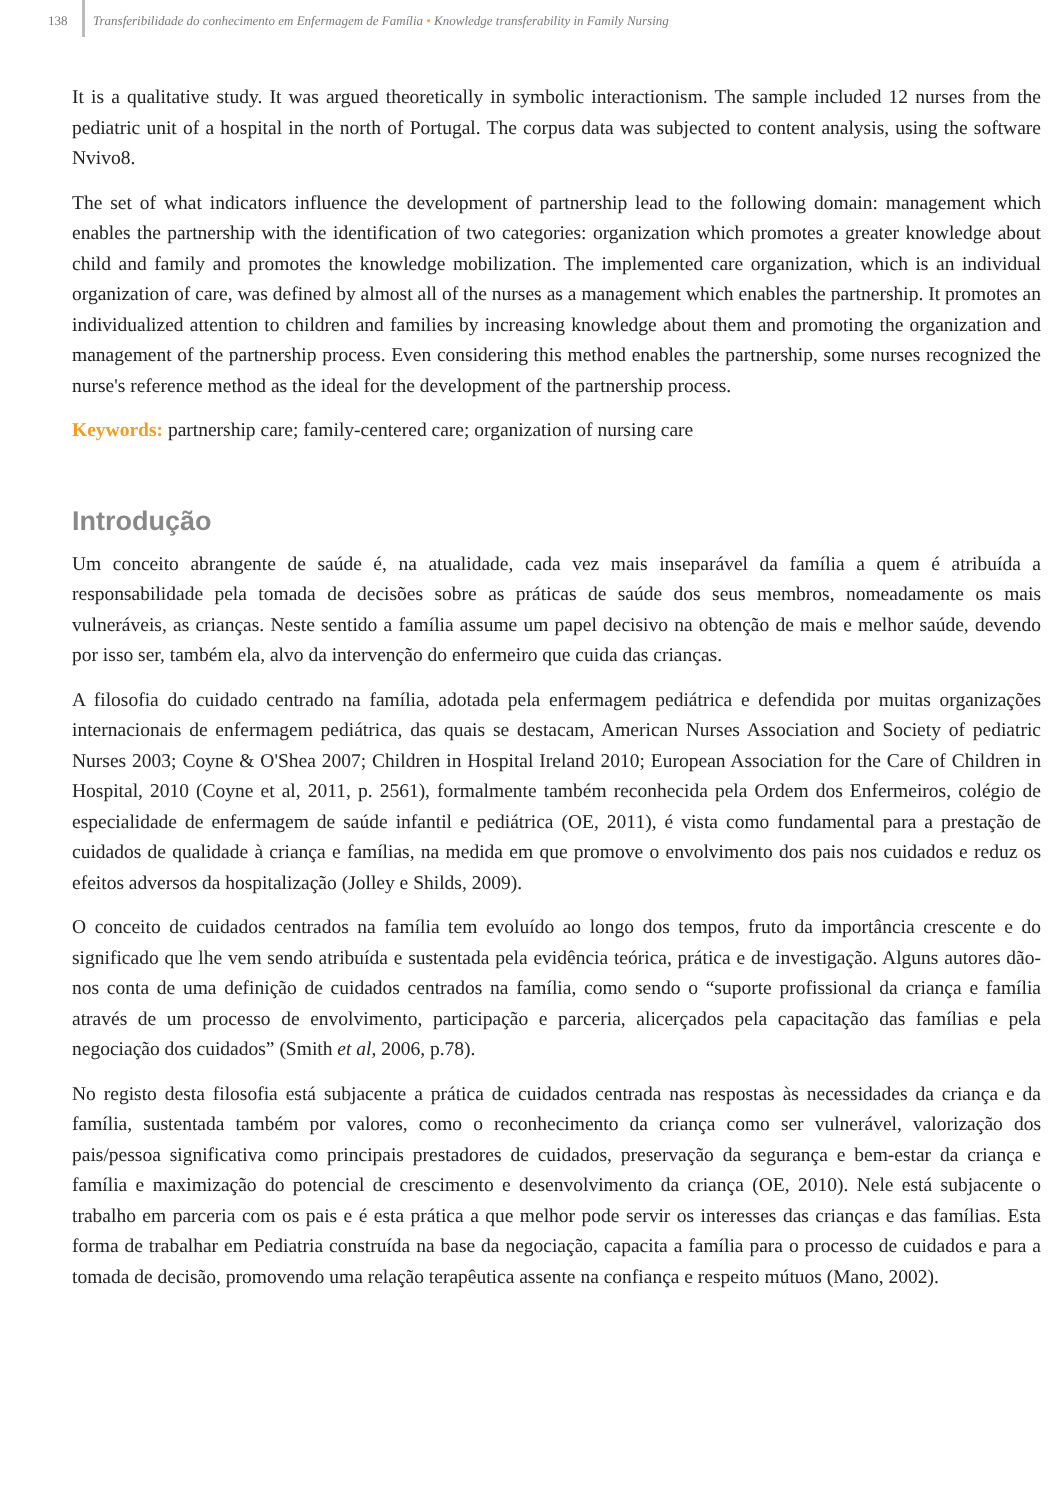138 Transferibilidade do conhecimento em Enfermagem de Família • Knowledge transferability in Family Nursing
It is a qualitative study. It was argued theoretically in symbolic interactionism. The sample included 12 nurses from the pediatric unit of a hospital in the north of Portugal. The corpus data was subjected to content analysis, using the software Nvivo8.
The set of what indicators influence the development of partnership lead to the following domain: management which enables the partnership with the identification of two categories: organization which promotes a greater knowledge about child and family and promotes the knowledge mobilization. The implemented care organization, which is an individual organization of care, was defined by almost all of the nurses as a management which enables the partnership. It promotes an individualized attention to children and families by increasing knowledge about them and promoting the organization and management of the partnership process. Even considering this method enables the partnership, some nurses recognized the nurse's reference method as the ideal for the development of the partnership process.
Keywords: partnership care; family-centered care; organization of nursing care
Introdução
Um conceito abrangente de saúde é, na atualidade, cada vez mais inseparável da família a quem é atribuída a responsabilidade pela tomada de decisões sobre as práticas de saúde dos seus membros, nomeadamente os mais vulneráveis, as crianças. Neste sentido a família assume um papel decisivo na obtenção de mais e melhor saúde, devendo por isso ser, também ela, alvo da intervenção do enfermeiro que cuida das crianças.
A filosofia do cuidado centrado na família, adotada pela enfermagem pediátrica e defendida por muitas organizações internacionais de enfermagem pediátrica, das quais se destacam, American Nurses Association and Society of pediatric Nurses 2003; Coyne & O'Shea 2007; Children in Hospital Ireland 2010; European Association for the Care of Children in Hospital, 2010 (Coyne et al, 2011, p. 2561), formalmente também reconhecida pela Ordem dos Enfermeiros, colégio de especialidade de enfermagem de saúde infantil e pediátrica (OE, 2011), é vista como fundamental para a prestação de cuidados de qualidade à criança e famílias, na medida em que promove o envolvimento dos pais nos cuidados e reduz os efeitos adversos da hospitalização (Jolley e Shilds, 2009).
O conceito de cuidados centrados na família tem evoluído ao longo dos tempos, fruto da importância crescente e do significado que lhe vem sendo atribuída e sustentada pela evidência teórica, prática e de investigação. Alguns autores dão-nos conta de uma definição de cuidados centrados na família, como sendo o “suporte profissional da criança e família através de um processo de envolvimento, participação e parceria, alicerçados pela capacitação das famílias e pela negociação dos cuidados” (Smith et al, 2006, p.78).
No registo desta filosofia está subjacente a prática de cuidados centrada nas respostas às necessidades da criança e da família, sustentada também por valores, como o reconhecimento da criança como ser vulnerável, valorização dos pais/pessoa significativa como principais prestadores de cuidados, preservação da segurança e bem-estar da criança e família e maximização do potencial de crescimento e desenvolvimento da criança (OE, 2010). Nele está subjacente o trabalho em parceria com os pais e é esta prática a que melhor pode servir os interesses das crianças e das famílias. Esta forma de trabalhar em Pediatria construída na base da negociação, capacita a família para o processo de cuidados e para a tomada de decisão, promovendo uma relação terapêutica assente na confiança e respeito mútuos (Mano, 2002).